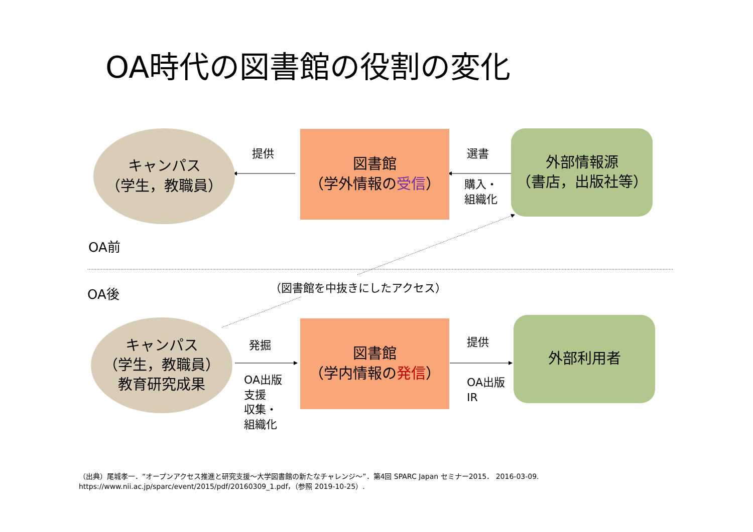OA時代の図書館の役割の変化
キャンパス
（学生，教職員）
提供
図書館
（学外情報の受信）
選書
購入・
組織化
外部情報源
（書店，出版社等）
OA前
OA後 （図書館を中抜きにしたアクセス）
キャンパス
（学生，教職員）
教育研究成果
発掘
OA出版
支援
収集・
組織化
図書館
（学内情報の発信）
提供
OA出版
IR
外部利用者
（出典）尾城孝一．“オープンアクセス推進と研究支援～大学図書館の新たなチャレンジ～”．第4回 SPARC Japan セミナー2015． 2016-03-09.
https://www.nii.ac.jp/sparc/event/2015/pdf/20160309_1.pdf，（参照 2019-10-25）.